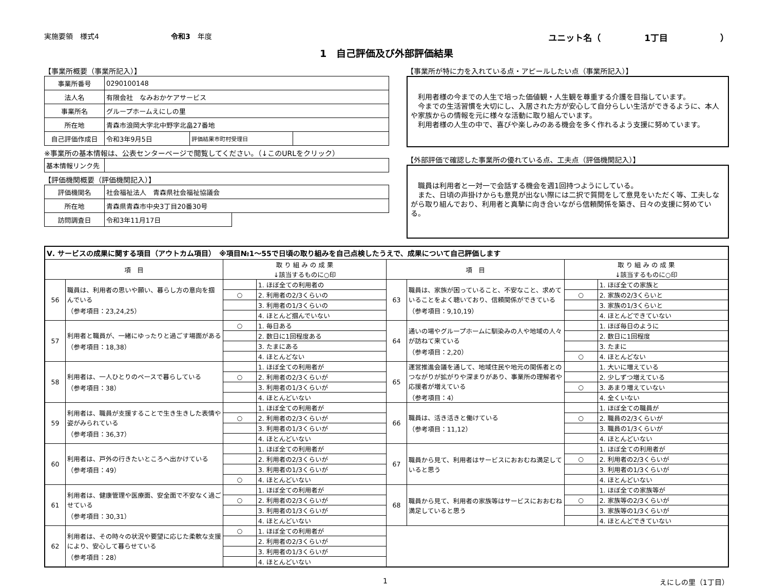実施要領　様式4　　　　　　　　　　令和3　年度 ユニット名（　　　　　1丁目　　　　　　）
1　自己評価及び外部評価結果
【事業所概要（事業所記入）】
| 事業所番号 | 0290100148 | | |
| 法人名 | 有限会社 なみおかケアサービス | | |
| 事業所名 | グループホームえにしの里 | | |
| 所在地 | 青森市浪岡大字北中野字北畠27番地 | | |
| 自己評価作成日 | 令和3年9月5日 | 評価結果市町村受理日 | |
※事業所の基本情報は、公表センターページで閲覧してください。（↓このURLをクリック）
| 基本情報リンク先 | |
【評価機関概要（評価機関記入）】
| 評価機関名 | 社会福祉法人 青森県社会福祉協議会 | |
| 所在地 | 青森県青森市中央3丁目20番30号 | |
| 訪問調査日 | 令和3年11月17日 | |
【事業所が特に力を入れている点・アピールしたい点（事業所記入）】
　利用者様の今までの人生で培った価値観・人生観を尊重する介護を目指しています。
　今までの生活習慣を大切にし、入居された方が安心して自分らしい生活ができるように、本人や家族からの情報を元に様々な活動に取り組んでいます。
　利用者様の人生の中で、喜びや楽しみのある機会を多く作れるよう支援に努めています。
【外部評価で確認した事業所の優れている点、工夫点（評価機関記入）】
　職員は利用者と一対一で会話する機会を週1回持つようにしている。
　また、日頃の声掛けからも意見が出ない際には二択で質問をして意見をいただく等、工夫しながら取り組んでおり、利用者と真摯に向き合いながら信頼関係を築き、日々の支援に努めている。
| Ⅴ. サービスの成果に関する項目（アウトカム項目） ※項目№1～55で日頃の取り組みを自己点検したうえで、成果について自己評価します | | | | | | | |
| --- | --- | --- | --- | --- | --- | --- | --- |
| 項 目 | | 取 り 組 み の 成 果 ↓該当するものに○印 | | 項 目 | | 取 り 組 み の 成 果 ↓該当するものに○印 | |
| 56 | 職員は、利用者の思いや願い、暮らし方の意向を掴んでいる （参考項目：23,24,25） | | 1. ほぼ全ての利用者の | 63 | 職員は、家族が困っていること、不安なこと、求めていることをよく聴いており、信頼関係ができている （参考項目：9,10,19） | | 1. ほぼ全ての家族と |
| | | ○ | 2. 利用者の2/3くらいの | | | ○ | 2. 家族の2/3くらいと |
| | | | 3. 利用者の1/3くらいの | | | | 3. 家族の1/3くらいと |
| | | | 4. ほとんど掴んでいない | | | | 4. ほとんどできていない |
| 57 | 利用者と職員が、一緒にゆったりと過ごす場面がある （参考項目：18,38） | ○ | 1. 毎日ある | 64 | 通いの場やグループホームに馴染みの人や地域の人々が訪ねて来ている （参考項目：2,20） | | 1. ほぼ毎日のように |
| | | | 2. 数日に1回程度ある | | | | 2. 数日に1回程度 |
| | | | 3. たまにある | | | | 3. たまに |
| | | | 4. ほとんどない | | | ○ | 4. ほとんどない |
| 58 | 利用者は、一人ひとりのペースで暮らしている （参考項目：38） | | 1. ほぼ全ての利用者が | 65 | 運営推進会議を通して、地域住民や地元の関係者とのつながりが拡がりや深まりがあり、事業所の理解者や応援者が増えている （参考項目：4） | | 1. 大いに増えている |
| | | ○ | 2. 利用者の2/3くらいが | | | | 2. 少しずつ増えている |
| | | | 3. 利用者の1/3くらいが | | | ○ | 3. あまり増えていない |
| | | | 4. ほとんどいない | | | | 4. 全くいない |
| 59 | 利用者は、職員が支援することで生き生きした表情や姿がみられている （参考項目：36,37） | | 1. ほぼ全ての利用者が | 66 | 職員は、活き活きと働けている （参考項目：11,12） | | 1. ほぼ全ての職員が |
| | | ○ | 2. 利用者の2/3くらいが | | | ○ | 2. 職員の2/3くらいが |
| | | | 3. 利用者の1/3くらいが | | | | 3. 職員の1/3くらいが |
| | | | 4. ほとんどいない | | | | 4. ほとんどいない |
| 60 | 利用者は、戸外の行きたいところへ出かけている （参考項目：49） | | 1. ほぼ全ての利用者が | 67 | 職員から見て、利用者はサービスにおおむね満足していると思う | | 1. ほぼ全ての利用者が |
| | | | 2. 利用者の2/3くらいが | | | ○ | 2. 利用者の2/3くらいが |
| | | | 3. 利用者の1/3くらいが | | | | 3. 利用者の1/3くらいが |
| | | ○ | 4. ほとんどいない | | | | 4. ほとんどいない |
| 61 | 利用者は、健康管理や医療面、安全面で不安なく過ごせている （参考項目：30,31） | | 1. ほぼ全ての利用者が | 68 | 職員から見て、利用者の家族等はサービスにおおむね満足していると思う | | 1. ほぼ全ての家族等が |
| | | ○ | 2. 利用者の2/3くらいが | | | ○ | 2. 家族等の2/3くらいが |
| | | | 3. 利用者の1/3くらいが | | | | 3. 家族等の1/3くらいが |
| | | | 4. ほとんどいない | | | | 4. ほとんどできていない |
| 62 | 利用者は、その時々の状況や要望に応じた柔軟な支援により、安心して暮らせている （参考項目：28） | ○ | 1. ほぼ全ての利用者が | | | | |
| | | | 2. 利用者の2/3くらいが | | | | |
| | | | 3. 利用者の1/3くらいが | | | | |
| | | | 4. ほとんどいない | | | | |
1 えにしの里（1丁目）